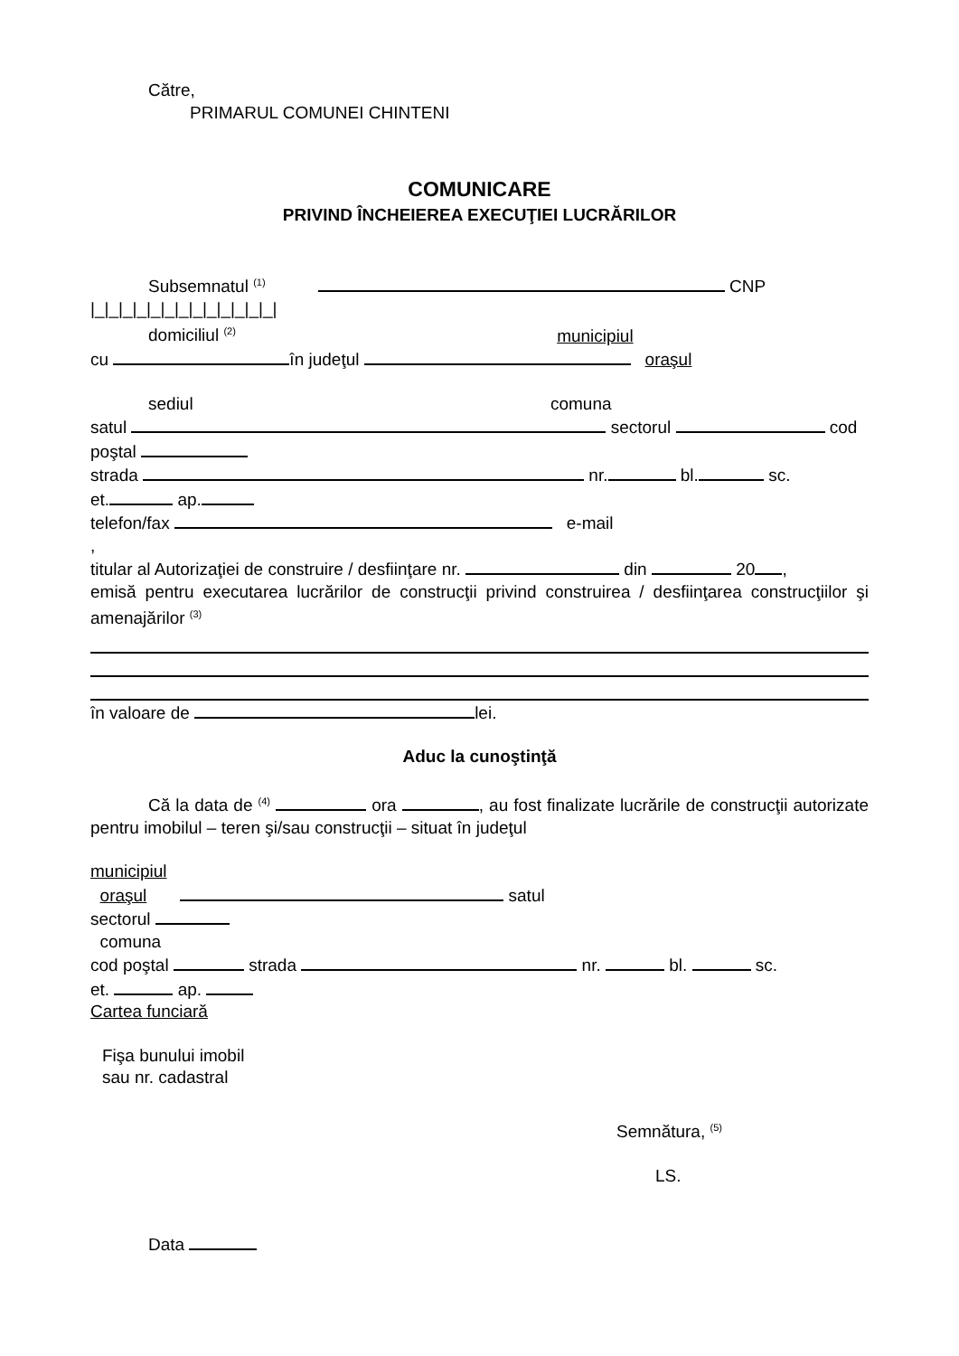Către,
PRIMARUL COMUNEI CHINTENI
COMUNICARE
PRIVIND ÎNCHEIEREA EXECUŢIEI LUCRĂRILOR
Subsemnatul <sup>(1)</sup> CNP
|_|_|_|_|_|_|_|_|_|_|_|_|_|
domiciliul <sup>(2)</sup> municipiul
cu în judeţul oraşul
sediul comuna
satul sectorul cod
poştal
strada nr. bl. sc.
et. ap.
telefon/fax e-mail
,
titular al Autorizaţiei de construire / desfiinţare nr. din 20 ,
emisă pentru executarea lucrărilor de construcţii privind construirea / desfiinţarea construcţiilor şi amenajărilor <sup>(3)</sup>
în valoare de lei.
Aduc la cunoştinţă
Că la data de <sup>(4)</sup> ora , au fost finalizate lucrările de construcţii autorizate pentru imobilul – teren şi/sau construcţii – situat în judeţul
municipiul
oraşul satul
sectorul
comuna
cod poştal strada nr. bl. sc.
et. ap.
Cartea funciară
Fişa bunului imobil
sau nr. cadastral
Semnătura, <sup>(5)</sup>
LS.
Data